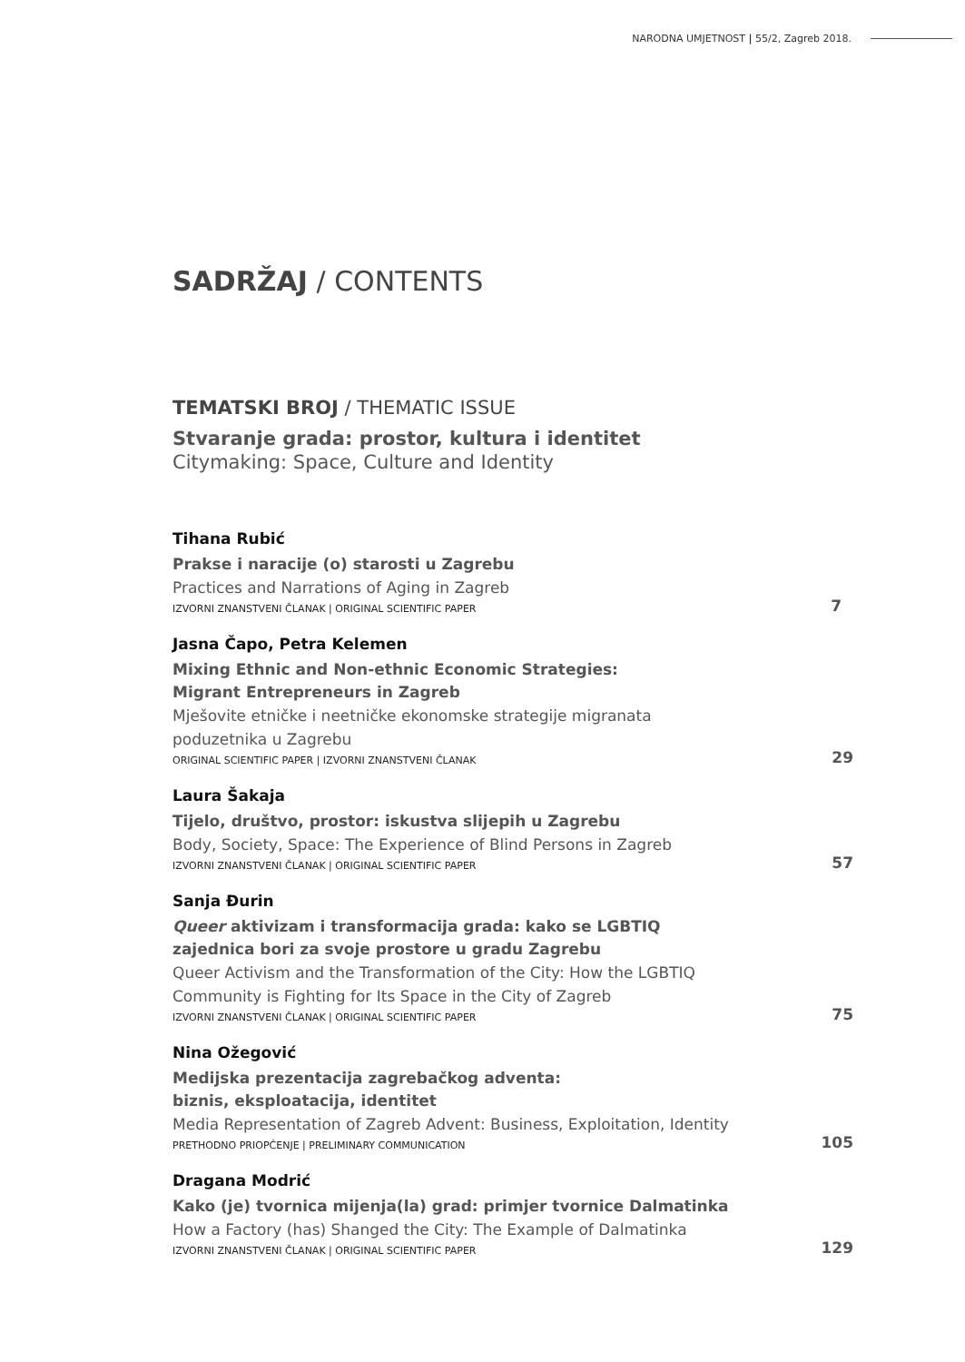NARODNA UMJETNOST | 55/2, Zagreb 2018.
SADRŽAJ / CONTENTS
TEMATSKI BROJ / THEMATIC ISSUE
Stvaranje grada: prostor, kultura i identitet
Citymaking: Space, Culture and Identity
Tihana Rubić
Prakse i naracije (o) starosti u Zagrebu
Practices and Narrations of Aging in Zagreb
IZVORNI ZNANSTVENI ČLANAK | ORIGINAL SCIENTIFIC PAPER
7
Jasna Čapo, Petra Kelemen
Mixing Ethnic and Non-ethnic Economic Strategies:
Migrant Entrepreneurs in Zagreb
Mješovite etničke i neetničke ekonomske strategije migranata
poduzetnika u Zagrebu
ORIGINAL SCIENTIFIC PAPER | IZVORNI ZNANSTVENI ČLANAK
29
Laura Šakaja
Tijelo, društvo, prostor: iskustva slijepih u Zagrebu
Body, Society, Space: The Experience of Blind Persons in Zagreb
IZVORNI ZNANSTVENI ČLANAK | ORIGINAL SCIENTIFIC PAPER
57
Sanja Đurin
Queer aktivizam i transformacija grada: kako se LGBTIQ
zajednica bori za svoje prostore u gradu Zagrebu
Queer Activism and the Transformation of the City: How the LGBTIQ
Community is Fighting for Its Space in the City of Zagreb
IZVORNI ZNANSTVENI ČLANAK | ORIGINAL SCIENTIFIC PAPER
75
Nina Ožegović
Medijska prezentacija zagrebačkog adventa:
biznis, eksploatacija, identitet
Media Representation of Zagreb Advent: Business, Exploitation, Identity
PRETHODNO PRIOPĆENJE | PRELIMINARY COMMUNICATION
105
Dragana Modrić
Kako (je) tvornica mijenja(la) grad: primjer tvornice Dalmatinka
How a Factory (has) Shanged the City: The Example of Dalmatinka
IZVORNI ZNANSTVENI ČLANAK | ORIGINAL SCIENTIFIC PAPER
129